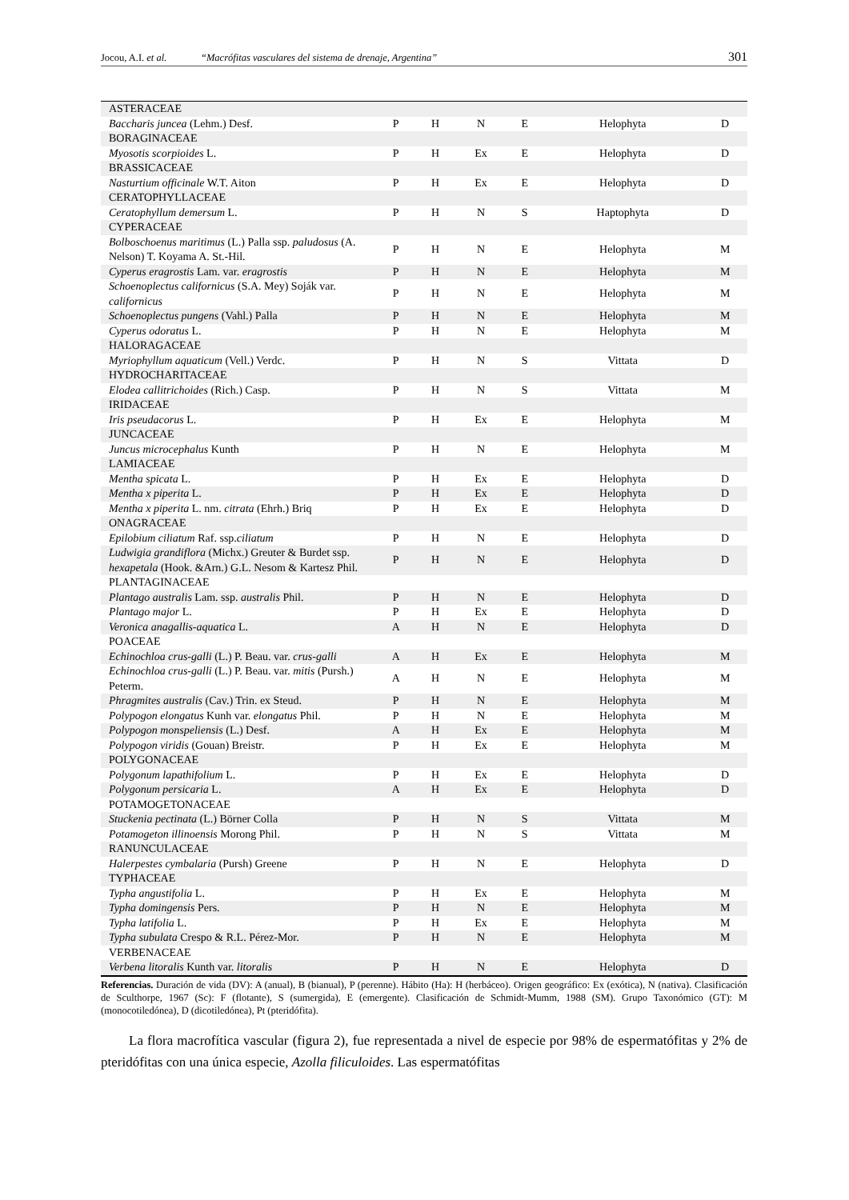Jocou, A.I. et al. “Macrófitas vasculares del sistema de drenaje, Argentina” 301
| ASTERACEAE | | | | | | |
| Baccharis juncea (Lehm.) Desf. | P | H | N | E | Helophyta | D |
| BORAGINACEAE | | | | | | |
| Myosotis scorpioides L. | P | H | Ex | E | Helophyta | D |
| BRASSICACEAE | | | | | | |
| Nasturtium officinale W.T. Aiton | P | H | Ex | E | Helophyta | D |
| CERATOPHYLLACEAE | | | | | | |
| Ceratophyllum demersum L. | P | H | N | S | Haptophyta | D |
| CYPERACEAE | | | | | | |
| Bolboschoenus maritimus (L.) Palla ssp. paludosus (A. Nelson) T. Koyama A. St.-Hil. | P | H | N | E | Helophyta | M |
| Cyperus eragrostis Lam. var. eragrostis | P | H | N | E | Helophyta | M |
| Schoenoplectus californicus (S.A. Mey) Soják var. californicus | P | H | N | E | Helophyta | M |
| Schoenoplectus pungens (Vahl.) Palla | P | H | N | E | Helophyta | M |
| Cyperus odoratus L. | P | H | N | E | Helophyta | M |
| HALORAGACEAE | | | | | | |
| Myriophyllum aquaticum (Vell.) Verdc. | P | H | N | S | Vittata | D |
| HYDROCHARITACEAE | | | | | | |
| Elodea callitrichoides (Rich.) Casp. | P | H | N | S | Vittata | M |
| IRIDACEAE | | | | | | |
| Iris pseudacorus L. | P | H | Ex | E | Helophyta | M |
| JUNCACEAE | | | | | | |
| Juncus microcephalus Kunth | P | H | N | E | Helophyta | M |
| LAMIACEAE | | | | | | |
| Mentha spicata L. | P | H | Ex | E | Helophyta | D |
| Mentha x piperita L. | P | H | Ex | E | Helophyta | D |
| Mentha x piperita L. nm. citrata (Ehrh.) Briq | P | H | Ex | E | Helophyta | D |
| ONAGRACEAE | | | | | | |
| Epilobium ciliatum Raf. ssp. ciliatum | P | H | N | E | Helophyta | D |
| Ludwigia grandiflora (Michx.) Greuter & Burdet ssp. hexapetala (Hook. &Arn.) G.L. Nesom & Kartesz Phil. | P | H | N | E | Helophyta | D |
| PLANTAGINACEAE | | | | | | |
| Plantago australis Lam. ssp. australis Phil. | P | H | N | E | Helophyta | D |
| Plantago major L. | P | H | Ex | E | Helophyta | D |
| Veronica anagallis-aquatica L. | A | H | N | E | Helophyta | D |
| POACEAE | | | | | | |
| Echinochloa crus-galli (L.) P. Beau. var. crus-galli | A | H | Ex | E | Helophyta | M |
| Echinochloa crus-galli (L.) P. Beau. var. mitis (Pursh.) Peterm. | A | H | N | E | Helophyta | M |
| Phragmites australis (Cav.) Trin. ex Steud. | P | H | N | E | Helophyta | M |
| Polypogon elongatus Kunh var. elongatus Phil. | P | H | N | E | Helophyta | M |
| Polypogon monspeliensis (L.) Desf. | A | H | Ex | E | Helophyta | M |
| Polypogon viridis (Gouan) Breistr. | P | H | Ex | E | Helophyta | M |
| POLYGONACEAE | | | | | | |
| Polygonum lapathifolium L. | P | H | Ex | E | Helophyta | D |
| Polygonum persicaria L. | A | H | Ex | E | Helophyta | D |
| POTAMOGETONACEAE | | | | | | |
| Stuckenia pectinata (L.) Börner Colla | P | H | N | S | Vittata | M |
| Potamogeton illinoensis Morong Phil. | P | H | N | S | Vittata | M |
| RANUNCULACEAE | | | | | | |
| Halerpestes cymbalaria (Pursh) Greene | P | H | N | E | Helophyta | D |
| TYPHACEAE | | | | | | |
| Typha angustifolia L. | P | H | Ex | E | Helophyta | M |
| Typha domingensis Pers. | P | H | N | E | Helophyta | M |
| Typha latifolia L. | P | H | Ex | E | Helophyta | M |
| Typha subulata Crespo & R.L. Pérez-Mor. | P | H | N | E | Helophyta | M |
| VERBENACEAE | | | | | | |
| Verbena litoralis Kunth var. litoralis | P | H | N | E | Helophyta | D |
Referencias. Duración de vida (DV): A (anual), B (bianual), P (perenne). Hábito (Ha): H (herbáceo). Origen geográfico: Ex (exótica), N (nativa). Clasificación de Sculthorpe, 1967 (Sc): F (flotante), S (sumergida), E (emergente). Clasificación de Schmidt-Mumm, 1988 (SM). Grupo Taxonómico (GT): M (monocotiledónea), D (dicotiledónea), Pt (pteridófita).
La flora macrofítica vascular (figura 2), fue representada a nivel de especie por 98% de espermatófitas y 2% de pteridófitas con una única especie, Azolla filiculoides. Las espermatófitas